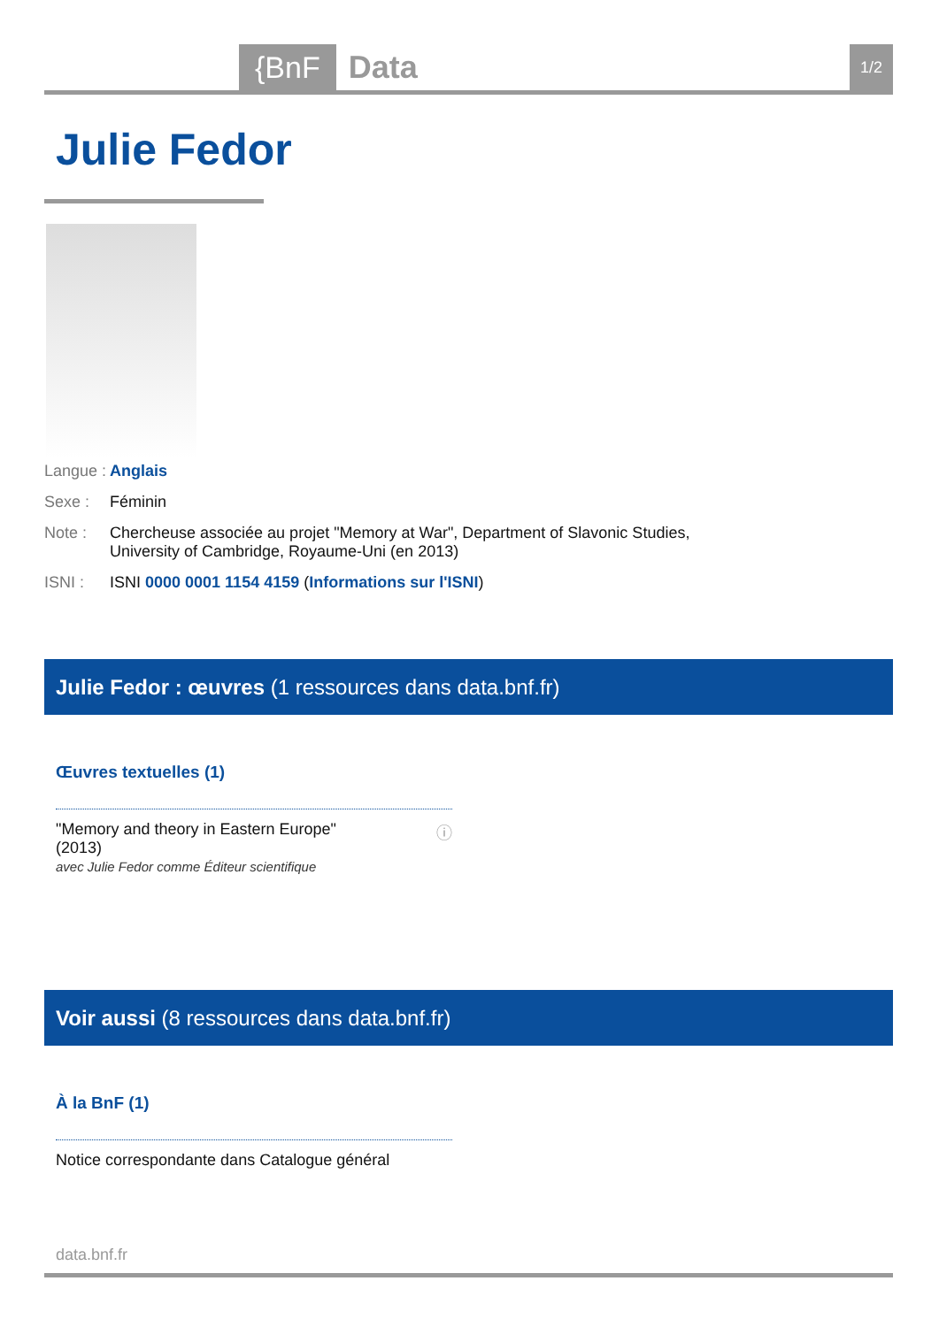{BnF Data 1/2
Julie Fedor
Langue : Anglais
Sexe : Féminin
Note : Chercheuse associée au projet "Memory at War", Department of Slavonic Studies,
University of Cambridge, Royaume-Uni (en 2013)
ISNI : ISNI 0000 0001 1154 4159 (Informations sur l'ISNI)
Julie Fedor : œuvres (1 ressources dans data.bnf.fr)
Œuvres textuelles (1)
"Memory and theory in Eastern Europe"
(2013) ⓘ
avec Julie Fedor comme Éditeur scientifique
Voir aussi (8 ressources dans data.bnf.fr)
À la BnF (1)
Notice correspondante dans Catalogue général
data.bnf.fr